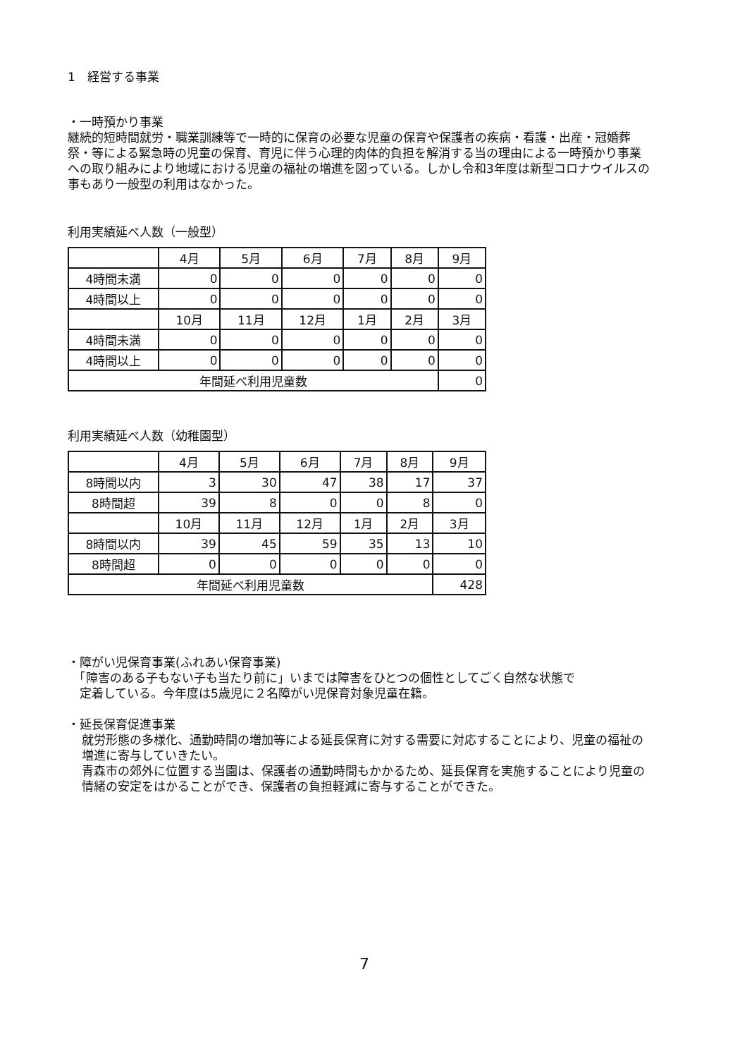1　経営する事業
・一時預かり事業
継続的短時間就労・職業訓練等で一時的に保育の必要な児童の保育や保護者の疾病・看護・出産・冠婚葬祭・等による緊急時の児童の保育、育児に伴う心理的肉体的負担を解消する当の理由による一時預かり事業への取り組みにより地域における児童の福祉の増進を図っている。しかし令和3年度は新型コロナウイルスの事もあり一般型の利用はなかった。
利用実績延べ人数（一般型）
| | 4月 | 5月 | 6月 | 7月 | 8月 | 9月 |
| 4時間未満 | 0 | 0 | 0 | 0 | 0 | 0 |
| 4時間以上 | 0 | 0 | 0 | 0 | 0 | 0 |
| | 10月 | 11月 | 12月 | 1月 | 2月 | 3月 |
| 4時間未満 | 0 | 0 | 0 | 0 | 0 | 0 |
| 4時間以上 | 0 | 0 | 0 | 0 | 0 | 0 |
| 年間延べ利用児童数 | | | | | | 0 |
利用実績延べ人数（幼稚園型）
| | 4月 | 5月 | 6月 | 7月 | 8月 | 9月 |
| 8時間以内 | 3 | 30 | 47 | 38 | 17 | 37 |
| 8時間超 | 39 | 8 | 0 | 0 | 8 | 0 |
| | 10月 | 11月 | 12月 | 1月 | 2月 | 3月 |
| 8時間以内 | 39 | 45 | 59 | 35 | 13 | 10 |
| 8時間超 | 0 | 0 | 0 | 0 | 0 | 0 |
| 年間延べ利用児童数 | | | | | | 428 |
・障がい児保育事業(ふれあい保育事業)
　「障害のある子もない子も当たり前に」いまでは障害をひとつの個性としてごく自然な状態で
　定着している。今年度は5歳児に２名障がい児保育対象児童在籍。
・延長保育促進事業
就労形態の多様化、通勤時間の増加等による延長保育に対する需要に対応することにより、児童の福祉の増進に寄与していきたい。
青森市の郊外に位置する当園は、保護者の通勤時間もかかるため、延長保育を実施することにより児童の情緒の安定をはかることができ、保護者の負担軽減に寄与することができた。
7